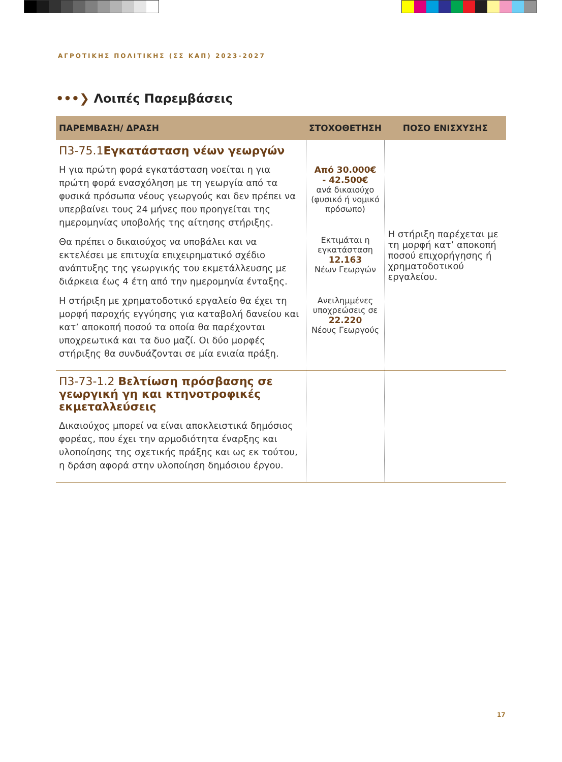ΑΓΡΟΤΙΚΗΣ ΠΟΛΙΤΙΚΗΣ (ΣΣ ΚΑΠ) 2023-2027
•••❯ Λοιπές Παρεμβάσεις
| ΠΑΡΕΜΒΑΣΗ/ ΔΡΑΣΗ | ΣΤΟΧΟΘΕΤΗΣΗ | ΠΟΣΟ ΕΝΙΣΧΥΣΗΣ |
| --- | --- | --- |
| Π3-75.1 Εγκατάσταση νέων γεωργών Η για πρώτη φορά εγκατάσταση νοείται η για πρώτη φορά ενασχόληση με τη γεωργία από τα φυσικά πρόσωπα νέους γεωργούς και δεν πρέπει να υπερβαίνει τους 24 μήνες που προηγείται της ημερομηνίας υποβολής της αίτησης στήριξης. Θα πρέπει ο δικαιούχος να υποβάλει και να εκτελέσει με επιτυχία επιχειρηματικό σχέδιο ανάπτυξης της γεωργικής του εκμετάλλευσης με διάρκεια έως 4 έτη από την ημερομηνία ένταξης. Η στήριξη με χρηματοδοτικό εργαλείο θα έχει τη μορφή παροχής εγγύησης για καταβολή δανείου και κατ’ αποκοπή ποσού τα οποία θα παρέχονται υποχρεωτικά και τα δυο μαζί. Οι δύο μορφές στήριξης θα συνδυάζονται σε μία ενιαία πράξη. | Από 30.000€ - 42.500€ ανά δικαιούχο (φυσικό ή νομικό πρόσωπο) Εκτιμάται η εγκατάσταση 12.163 Νέων Γεωργών Ανειλημμένες υποχρεώσεις σε 22.220 Νέους Γεωργούς | Η στήριξη παρέχεται με τη μορφή κατ’ αποκοπή ποσού επιχορήγησης ή χρηματοδοτικού εργαλείου. |
| Π3-73-1.2 Βελτίωση πρόσβασης σε γεωργική γη και κτηνοτροφικές εκμεταλλεύσεις Δικαιούχος μπορεί να είναι αποκλειστικά δημόσιος φορέας, που έχει την αρμοδιότητα έναρξης και υλοποίησης της σχετικής πράξης και ως εκ τούτου, η δράση αφορά στην υλοποίηση δημόσιου έργου. | | |
17